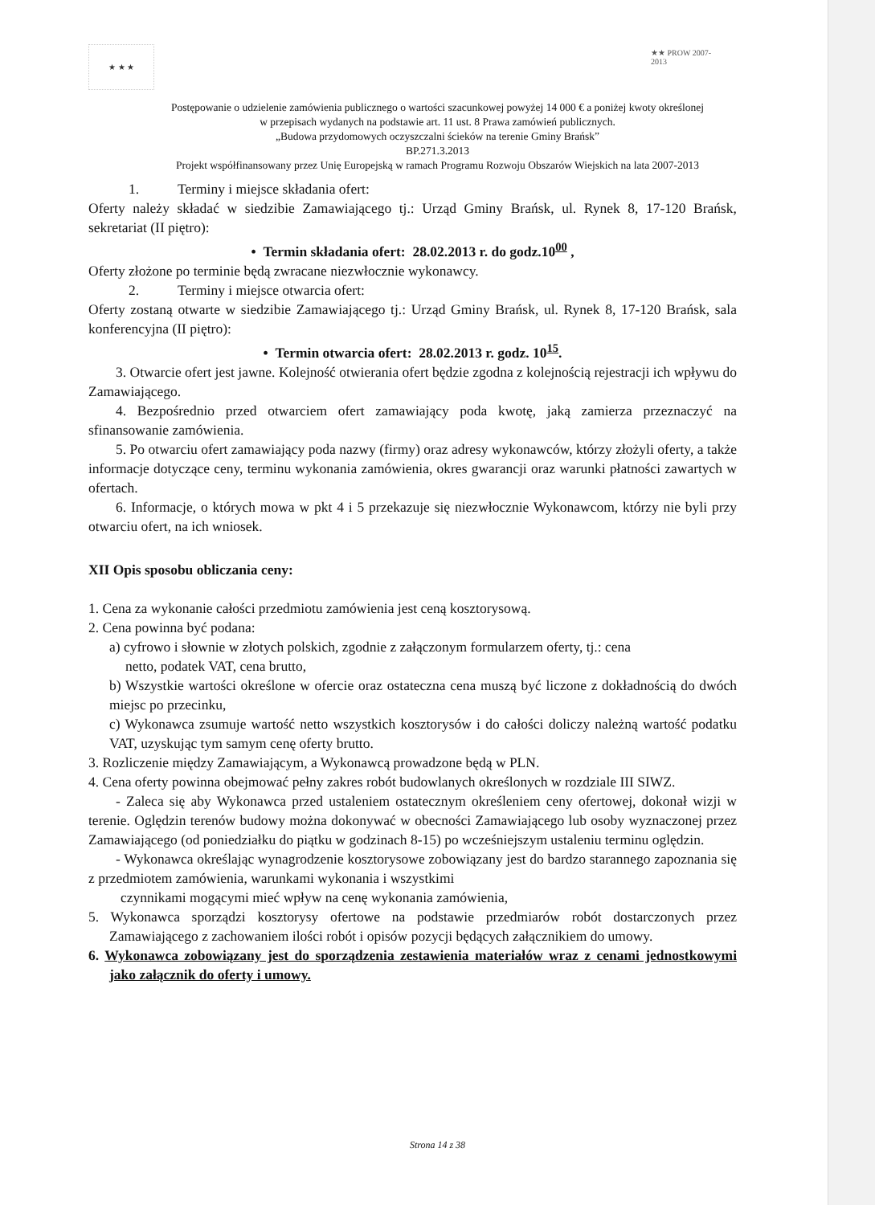★ ★ ★
★★ PROW 2007-2013
Postępowanie o udzielenie zamówienia publicznego o wartości szacunkowej powyżej 14 000 € a poniżej kwoty określonej
w przepisach wydanych na podstawie art. 11 ust. 8 Prawa zamówień publicznych.
„Budowa przydomowych oczyszczalni ścieków na terenie Gminy Brańsk”
BP.271.3.2013
Projekt współfinansowany przez Unię Europejską w ramach Programu Rozwoju Obszarów Wiejskich na lata 2007-2013
1. Terminy i miejsce składania ofert:
Oferty należy składać w siedzibie Zamawiającego tj.: Urząd Gminy Brańsk, ul. Rynek 8, 17-120 Brańsk, sekretariat (II piętro):
• Termin składania ofert: 28.02.2013 r. do godz.10<sup>00</sup> ,
Oferty złożone po terminie będą zwracane niezwłocznie wykonawcy.
2. Terminy i miejsce otwarcia ofert:
Oferty zostaną otwarte w siedzibie Zamawiającego tj.: Urząd Gminy Brańsk, ul. Rynek 8, 17-120 Brańsk, sala konferencyjna (II piętro):
• Termin otwarcia ofert: 28.02.2013 r. godz. 10<sup>15</sup>.
3. Otwarcie ofert jest jawne. Kolejność otwierania ofert będzie zgodna z kolejnością rejestracji ich wpływu do Zamawiającego.
4. Bezpośrednio przed otwarciem ofert zamawiający poda kwotę, jaką zamierza przeznaczyć na sfinansowanie zamówienia.
5. Po otwarciu ofert zamawiający poda nazwy (firmy) oraz adresy wykonawców, którzy złożyli oferty, a także informacje dotyczące ceny, terminu wykonania zamówienia, okres gwarancji oraz warunki płatności zawartych w ofertach.
6. Informacje, o których mowa w pkt 4 i 5 przekazuje się niezwłocznie Wykonawcom, którzy nie byli przy otwarciu ofert, na ich wniosek.
XII Opis sposobu obliczania ceny:
1. Cena za wykonanie całości przedmiotu zamówienia jest ceną kosztorysową.
2. Cena powinna być podana:
a) cyfrowo i słownie w złotych polskich, zgodnie z załączonym formularzem oferty, tj.: cena
netto, podatek VAT, cena brutto,
b) Wszystkie wartości określone w ofercie oraz ostateczna cena muszą być liczone z dokładnością do dwóch miejsc po przecinku,
c) Wykonawca zsumuje wartość netto wszystkich kosztorysów i do całości doliczy należną wartość podatku VAT, uzyskując tym samym cenę oferty brutto.
3. Rozliczenie między Zamawiającym, a Wykonawcą prowadzone będą w PLN.
4. Cena oferty powinna obejmować pełny zakres robót budowlanych określonych w rozdziale III SIWZ.
- Zaleca się aby Wykonawca przed ustaleniem ostatecznym określeniem ceny ofertowej, dokonał wizji w terenie. Oględzin terenów budowy można dokonywać w obecności Zamawiającego lub osoby wyznaczonej przez Zamawiającego (od poniedziałku do piątku w godzinach 8-15) po wcześniejszym ustaleniu terminu oględzin.
- Wykonawca określając wynagrodzenie kosztorysowe zobowiązany jest do bardzo starannego zapoznania się z przedmiotem zamówienia, warunkami wykonania i wszystkimi
czynnikami mogącymi mieć wpływ na cenę wykonania zamówienia,
5. Wykonawca sporządzi kosztorysy ofertowe na podstawie przedmiarów robót dostarczonych przez Zamawiającego z zachowaniem ilości robót i opisów pozycji będących załącznikiem do umowy.
6. Wykonawca zobowiązany jest do sporządzenia zestawienia materiałów wraz z cenami jednostkowymi jako załącznik do oferty i umowy.
Strona 14 z 38